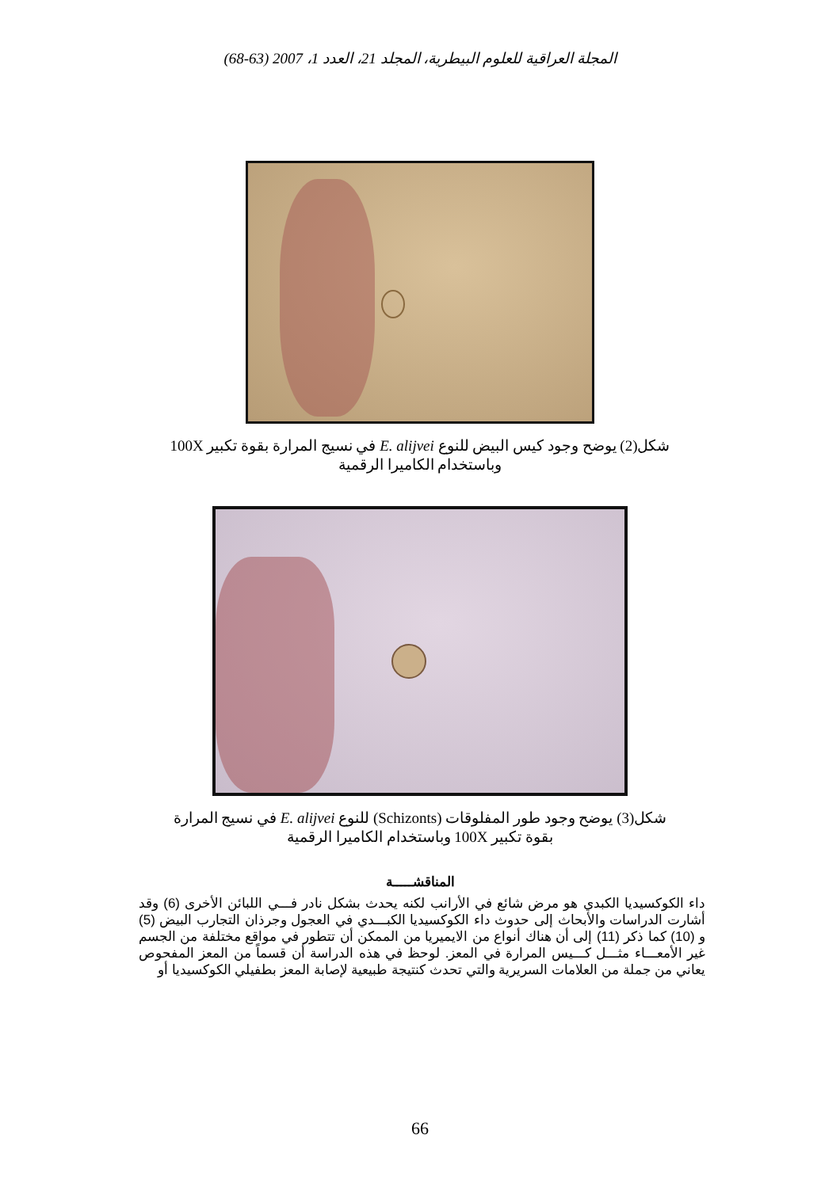المجلة العراقية للعلوم البيطرية، المجلد 21، العدد 1، 2007 (63-68)
شكل(2) يوضح وجود كيس البيض للنوع E. alijvei في نسيج المرارة بقوة تكبير 100X وباستخدام الكاميرا الرقمية
شكل(3) يوضح وجود طور المفلوقات (Schizonts) للنوع E. alijvei في نسيج المرارة بقوة تكبير 100X وباستخدام الكاميرا الرقمية
المناقشـــــة
داء الكوكسيديا الكبدي هو مرض شائع في الأرانب لكنه يحدث بشكل نادر فـــي اللبائن الأخرى (6) وقد أشارت الدراسات والأبحاث إلى حدوث داء الكوكسيديا الكبـــدي في العجول وجرذان التجارب البيض (5) و (10) كما ذكر (11) إلى أن هناك أنواع من الايميريا من الممكن أن تتطور في مواقع مختلفة من الجسم غير الأمعـــاء مثـــل كـــيس المرارة في المعز. لوحظ في هذه الدراسة أن قسماً من المعز المفحوص يعاني من جملة من العلامات السريرية والتي تحدث كنتيجة طبيعية لإصابة المعز بطفيلي الكوكسيديا أو
66